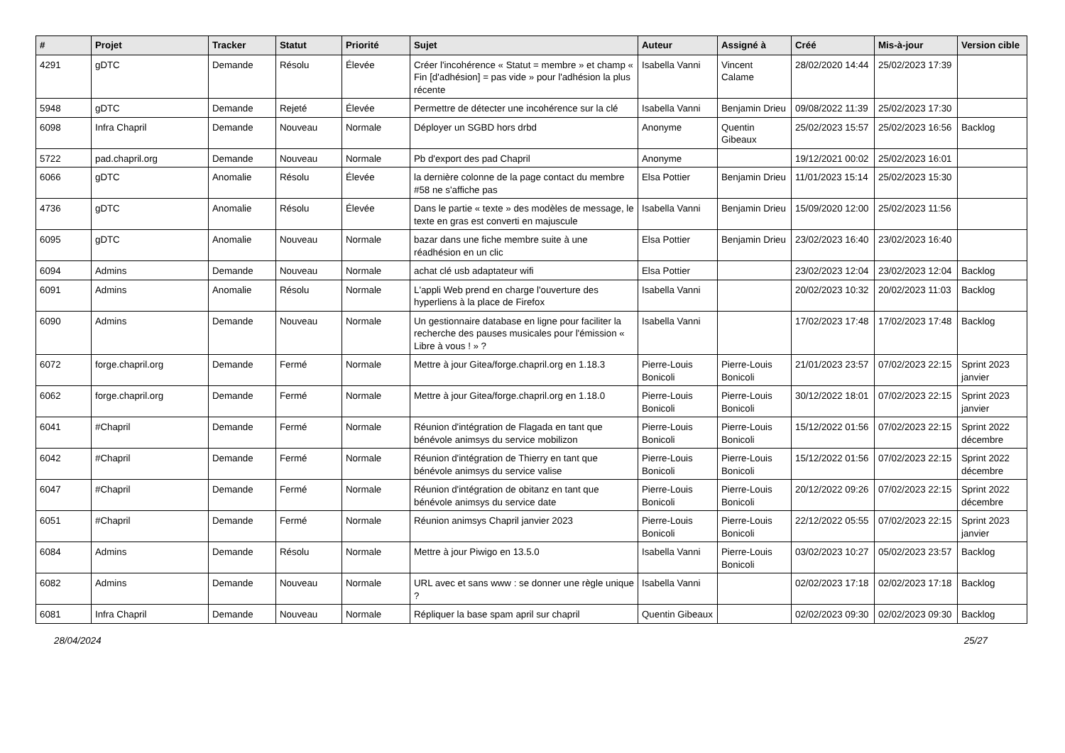| # | Projet | Tracker | Statut | Priorité | Sujet | Auteur | Assigné à | Créé | Mis-à-jour | Version cible |
| --- | --- | --- | --- | --- | --- | --- | --- | --- | --- | --- |
| 4291 | gDTC | Demande | Résolu | Élevée | Créer l'incohérence « Statut = membre » et champ « Fin [d'adhésion] = pas vide » pour l'adhésion la plus récente | Isabella Vanni | Vincent Calame | 28/02/2020 14:44 | 25/02/2023 17:39 | |
| 5948 | gDTC | Demande | Rejeté | Élevée | Permettre de détecter une incohérence sur la clé | Isabella Vanni | Benjamin Drieu | 09/08/2022 11:39 | 25/02/2023 17:30 | |
| 6098 | Infra Chapril | Demande | Nouveau | Normale | Déployer un SGBD hors drbd | Anonyme | Quentin Gibeaux | 25/02/2023 15:57 | 25/02/2023 16:56 | Backlog |
| 5722 | pad.chapril.org | Demande | Nouveau | Normale | Pb d'export des pad Chapril | Anonyme | | 19/12/2021 00:02 | 25/02/2023 16:01 | |
| 6066 | gDTC | Anomalie | Résolu | Élevée | la dernière colonne de la page contact du membre #58 ne s'affiche pas | Elsa Pottier | Benjamin Drieu | 11/01/2023 15:14 | 25/02/2023 15:30 | |
| 4736 | gDTC | Anomalie | Résolu | Élevée | Dans le partie « texte » des modèles de message, le texte en gras est converti en majuscule | Isabella Vanni | Benjamin Drieu | 15/09/2020 12:00 | 25/02/2023 11:56 | |
| 6095 | gDTC | Anomalie | Nouveau | Normale | bazar dans une fiche membre suite à une réadhésion en un clic | Elsa Pottier | Benjamin Drieu | 23/02/2023 16:40 | 23/02/2023 16:40 | |
| 6094 | Admins | Demande | Nouveau | Normale | achat clé usb adaptateur wifi | Elsa Pottier | | 23/02/2023 12:04 | 23/02/2023 12:04 | Backlog |
| 6091 | Admins | Anomalie | Résolu | Normale | L'appli Web prend en charge l'ouverture des hyperliens à la place de Firefox | Isabella Vanni | | 20/02/2023 10:32 | 20/02/2023 11:03 | Backlog |
| 6090 | Admins | Demande | Nouveau | Normale | Un gestionnaire database en ligne pour faciliter la recherche des pauses musicales pour l'émission « Libre à vous ! » ? | Isabella Vanni | | 17/02/2023 17:48 | 17/02/2023 17:48 | Backlog |
| 6072 | forge.chapril.org | Demande | Fermé | Normale | Mettre à jour Gitea/forge.chapril.org en 1.18.3 | Pierre-Louis Bonicoli | Pierre-Louis Bonicoli | 21/01/2023 23:57 | 07/02/2023 22:15 | Sprint 2023 janvier |
| 6062 | forge.chapril.org | Demande | Fermé | Normale | Mettre à jour Gitea/forge.chapril.org en 1.18.0 | Pierre-Louis Bonicoli | Pierre-Louis Bonicoli | 30/12/2022 18:01 | 07/02/2023 22:15 | Sprint 2023 janvier |
| 6041 | #Chapril | Demande | Fermé | Normale | Réunion d'intégration de Flagada en tant que bénévole animsys du service mobilizon | Pierre-Louis Bonicoli | Pierre-Louis Bonicoli | 15/12/2022 01:56 | 07/02/2023 22:15 | Sprint 2022 décembre |
| 6042 | #Chapril | Demande | Fermé | Normale | Réunion d'intégration de Thierry en tant que bénévole animsys du service valise | Pierre-Louis Bonicoli | Pierre-Louis Bonicoli | 15/12/2022 01:56 | 07/02/2023 22:15 | Sprint 2022 décembre |
| 6047 | #Chapril | Demande | Fermé | Normale | Réunion d'intégration de obitanz en tant que bénévole animsys du service date | Pierre-Louis Bonicoli | Pierre-Louis Bonicoli | 20/12/2022 09:26 | 07/02/2023 22:15 | Sprint 2022 décembre |
| 6051 | #Chapril | Demande | Fermé | Normale | Réunion animsys Chapril janvier 2023 | Pierre-Louis Bonicoli | Pierre-Louis Bonicoli | 22/12/2022 05:55 | 07/02/2023 22:15 | Sprint 2023 janvier |
| 6084 | Admins | Demande | Résolu | Normale | Mettre à jour Piwigo en 13.5.0 | Isabella Vanni | Pierre-Louis Bonicoli | 03/02/2023 10:27 | 05/02/2023 23:57 | Backlog |
| 6082 | Admins | Demande | Nouveau | Normale | URL avec et sans www : se donner une règle unique ? | Isabella Vanni | | 02/02/2023 17:18 | 02/02/2023 17:18 | Backlog |
| 6081 | Infra Chapril | Demande | Nouveau | Normale | Répliquer la base spam april sur chapril | Quentin Gibeaux | | 02/02/2023 09:30 | 02/02/2023 09:30 | Backlog |
28/04/2024 25/27